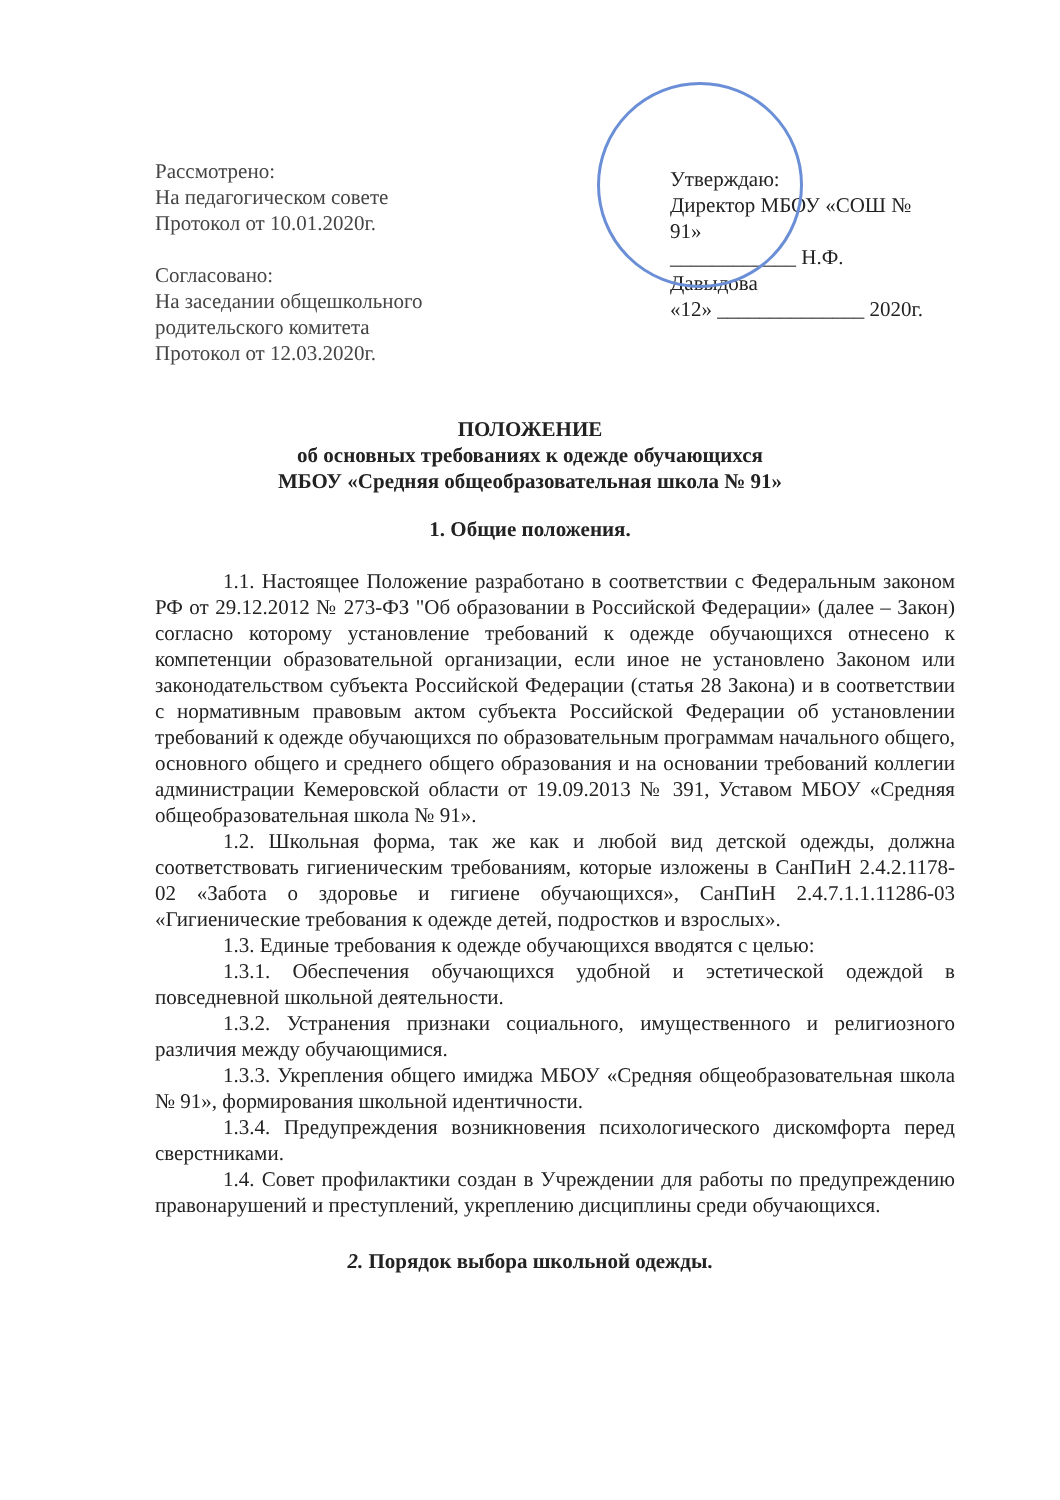Рассмотрено:
На педагогическом совете
Протокол от 10.01.2020г.
Согласовано:
На заседании общешкольного
родительского комитета
Протокол от 12.03.2020г.
Утверждаю:
Директор МБОУ «СОШ № 91»
____________ Н.Ф. Давыдова
«12» ______________ 2020г.
ПОЛОЖЕНИЕ
об основных требованиях к одежде обучающихся
МБОУ «Средняя общеобразовательная школа № 91»
1. Общие положения.
1.1. Настоящее Положение разработано в соответствии с Федеральным законом РФ от 29.12.2012 № 273-ФЗ "Об образовании в Российской Федерации» (далее – Закон) согласно которому установление требований к одежде обучающихся отнесено к компетенции образовательной организации, если иное не установлено Законом или законодательством субъекта Российской Федерации (статья 28 Закона) и в соответствии с нормативным правовым актом субъекта Российской Федерации об установлении требований к одежде обучающихся по образовательным программам начального общего, основного общего и среднего общего образования и на основании требований коллегии администрации Кемеровской области от 19.09.2013 № 391, Уставом МБОУ «Средняя общеобразовательная школа № 91».
1.2. Школьная форма, так же как и любой вид детской одежды, должна соответствовать гигиеническим требованиям, которые изложены в СанПиН 2.4.2.1178-02 «Забота о здоровье и гигиене обучающихся», СанПиН 2.4.7.1.1.11286-03 «Гигиенические требования к одежде детей, подростков и взрослых».
1.3. Единые требования к одежде обучающихся вводятся с целью:
1.3.1. Обеспечения обучающихся удобной и эстетической одеждой в повседневной школьной деятельности.
1.3.2. Устранения признаки социального, имущественного и религиозного различия между обучающимися.
1.3.3. Укрепления общего имиджа МБОУ «Средняя общеобразовательная школа № 91», формирования школьной идентичности.
1.3.4. Предупреждения возникновения психологического дискомфорта перед сверстниками.
1.4. Совет профилактики создан в Учреждении для работы по предупреждению правонарушений и преступлений, укреплению дисциплины среди обучающихся.
2. Порядок выбора школьной одежды.